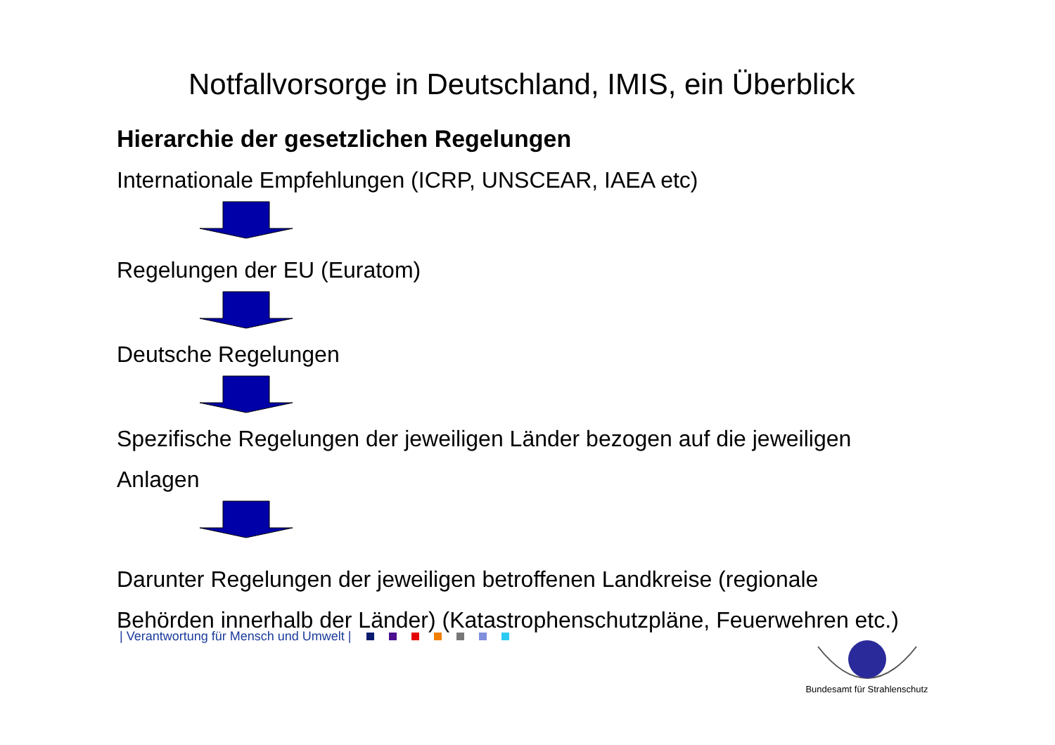Notfallvorsorge in Deutschland, IMIS, ein Überblick
Hierarchie der gesetzlichen Regelungen
Internationale Empfehlungen (ICRP, UNSCEAR, IAEA etc)
Regelungen der EU (Euratom)
Deutsche Regelungen
Spezifische Regelungen der jeweiligen Länder bezogen auf die jeweiligen
Anlagen
Darunter Regelungen der jeweiligen betroffenen Landkreise (regionale
Behörden innerhalb der Länder) (Katastrophenschutzpläne, Feuerwehren etc.)
| Verantwortung für Mensch und Umwelt |
Bundesamt für Strahlenschutz